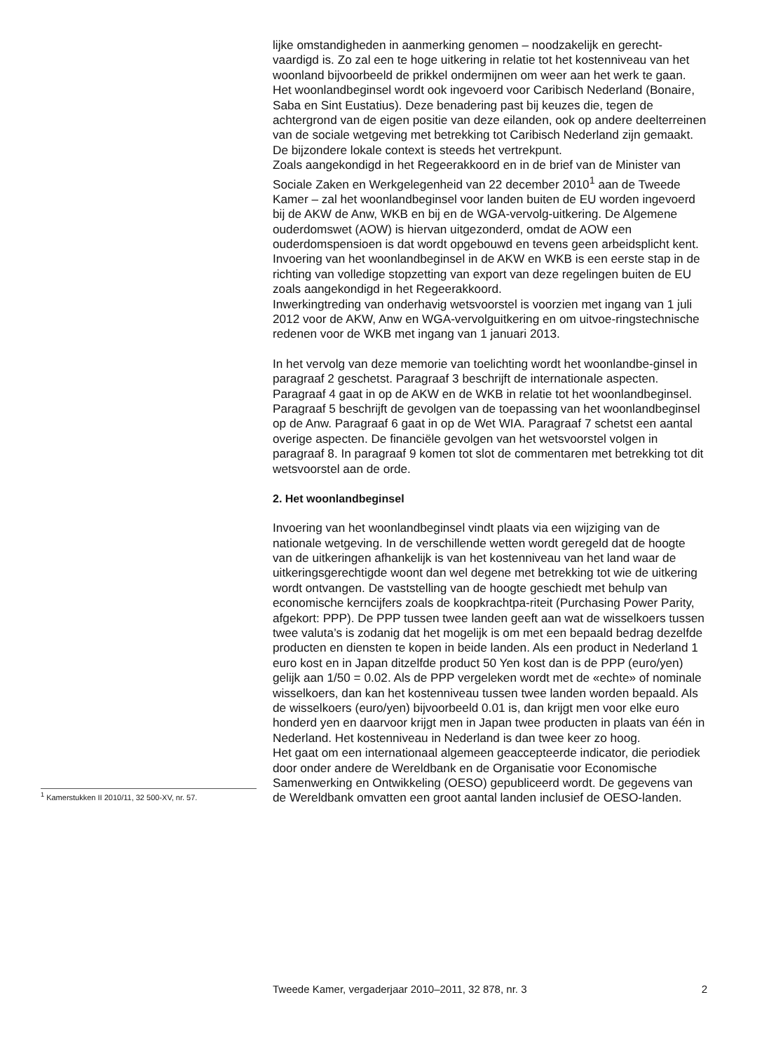lijke omstandigheden in aanmerking genomen – noodzakelijk en gerecht-vaardigd is. Zo zal een te hoge uitkering in relatie tot het kostenniveau van het woonland bijvoorbeeld de prikkel ondermijnen om weer aan het werk te gaan.
Het woonlandbeginsel wordt ook ingevoerd voor Caribisch Nederland (Bonaire, Saba en Sint Eustatius). Deze benadering past bij keuzes die, tegen de achtergrond van de eigen positie van deze eilanden, ook op andere deelterreinen van de sociale wetgeving met betrekking tot Caribisch Nederland zijn gemaakt. De bijzondere lokale context is steeds het vertrekpunt.
Zoals aangekondigd in het Regeerakkoord en in de brief van de Minister van Sociale Zaken en Werkgelegenheid van 22 december 2010<sup>1</sup> aan de Tweede Kamer – zal het woonlandbeginsel voor landen buiten de EU worden ingevoerd bij de AKW de Anw, WKB en bij en de WGA-vervolg-uitkering. De Algemene ouderdomswet (AOW) is hiervan uitgezonderd, omdat de AOW een ouderdomspensioen is dat wordt opgebouwd en tevens geen arbeidsplicht kent.
Invoering van het woonlandbeginsel in de AKW en WKB is een eerste stap in de richting van volledige stopzetting van export van deze regelingen buiten de EU zoals aangekondigd in het Regeerakkoord.
Inwerkingtreding van onderhavig wetsvoorstel is voorzien met ingang van 1 juli 2012 voor de AKW, Anw en WGA-vervolguitkering en om uitvoe-ringstechnische redenen voor de WKB met ingang van 1 januari 2013.
In het vervolg van deze memorie van toelichting wordt het woonlandbe-ginsel in paragraaf 2 geschetst. Paragraaf 3 beschrijft de internationale aspecten. Paragraaf 4 gaat in op de AKW en de WKB in relatie tot het woonlandbeginsel. Paragraaf 5 beschrijft de gevolgen van de toepassing van het woonlandbeginsel op de Anw. Paragraaf 6 gaat in op de Wet WIA. Paragraaf 7 schetst een aantal overige aspecten. De financiële gevolgen van het wetsvoorstel volgen in paragraaf 8. In paragraaf 9 komen tot slot de commentaren met betrekking tot dit wetsvoorstel aan de orde.
2. Het woonlandbeginsel
Invoering van het woonlandbeginsel vindt plaats via een wijziging van de nationale wetgeving. In de verschillende wetten wordt geregeld dat de hoogte van de uitkeringen afhankelijk is van het kostenniveau van het land waar de uitkeringsgerechtigde woont dan wel degene met betrekking tot wie de uitkering wordt ontvangen. De vaststelling van de hoogte geschiedt met behulp van economische kerncijfers zoals de koopkrachtpa-riteit (Purchasing Power Parity, afgekort: PPP). De PPP tussen twee landen geeft aan wat de wisselkoers tussen twee valuta’s is zodanig dat het mogelijk is om met een bepaald bedrag dezelfde producten en diensten te kopen in beide landen. Als een product in Nederland 1 euro kost en in Japan ditzelfde product 50 Yen kost dan is de PPP (euro/yen) gelijk aan 1/50 = 0.02. Als de PPP vergeleken wordt met de «echte» of nominale wisselkoers, dan kan het kostenniveau tussen twee landen worden bepaald. Als de wisselkoers (euro/yen) bijvoorbeeld 0.01 is, dan krijgt men voor elke euro honderd yen en daarvoor krijgt men in Japan twee producten in plaats van één in Nederland. Het kostenniveau in Nederland is dan twee keer zo hoog.
Het gaat om een internationaal algemeen geaccepteerde indicator, die periodiek door onder andere de Wereldbank en de Organisatie voor Economische Samenwerking en Ontwikkeling (OESO) gepubliceerd wordt. De gegevens van de Wereldbank omvatten een groot aantal landen inclusief de OESO-landen.
<sup>1</sup> Kamerstukken II 2010/11, 32 500-XV, nr. 57.
Tweede Kamer, vergaderjaar 2010–2011, 32 878, nr. 3 2